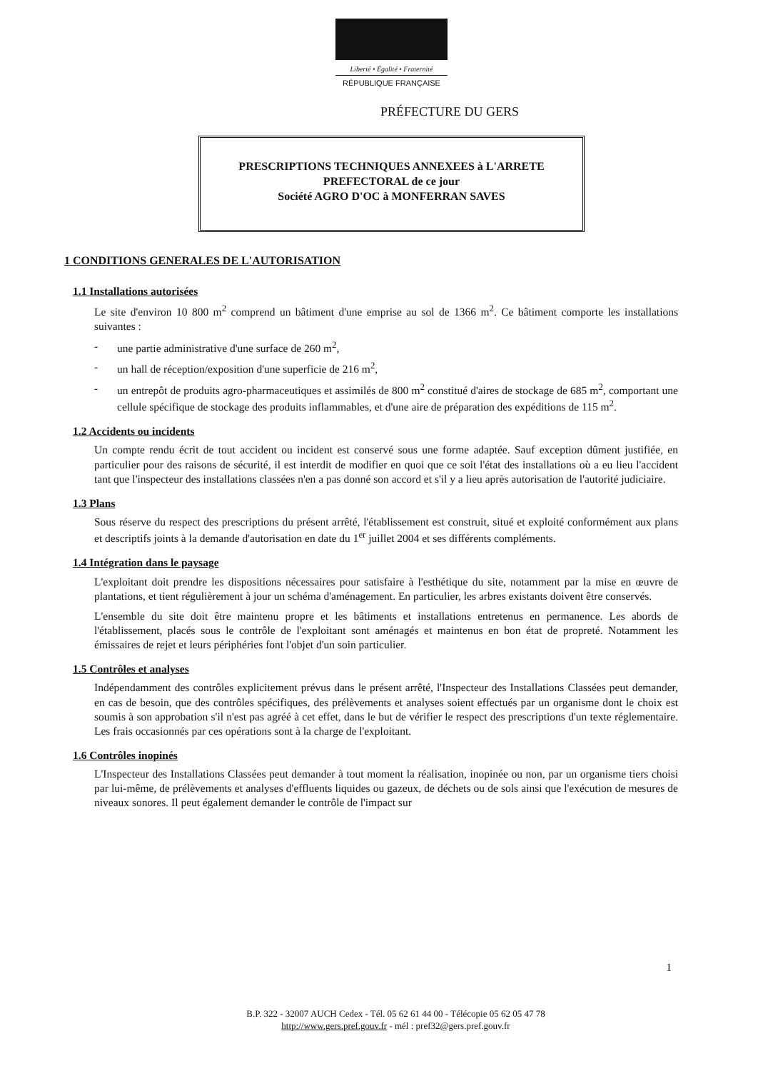Liberté • Égalité • Fraternité
RÉPUBLIQUE FRANÇAISE
PRÉFECTURE DU GERS
PRESCRIPTIONS TECHNIQUES ANNEXEES à L'ARRETE
PREFECTORAL de ce jour
Société AGRO D'OC à MONFERRAN SAVES
1 CONDITIONS GENERALES DE L'AUTORISATION
1.1 Installations autorisées
Le site d'environ 10 800 m<sup>2</sup> comprend un bâtiment d'une emprise au sol de 1366 m<sup>2</sup>. Ce bâtiment comporte les installations suivantes :
- une partie administrative d'une surface de 260 m<sup>2</sup>,
- un hall de réception/exposition d'une superficie de 216 m<sup>2</sup>,
- un entrepôt de produits agro-pharmaceutiques et assimilés de 800 m<sup>2</sup> constitué d'aires de stockage de 685 m<sup>2</sup>, comportant une cellule spécifique de stockage des produits inflammables, et d'une aire de préparation des expéditions de 115 m<sup>2</sup>.
1.2 Accidents ou incidents
Un compte rendu écrit de tout accident ou incident est conservé sous une forme adaptée. Sauf exception dûment justifiée, en particulier pour des raisons de sécurité, il est interdit de modifier en quoi que ce soit l'état des installations où a eu lieu l'accident tant que l'inspecteur des installations classées n'en a pas donné son accord et s'il y a lieu après autorisation de l'autorité judiciaire.
1.3 Plans
Sous réserve du respect des prescriptions du présent arrêté, l'établissement est construit, situé et exploité conformément aux plans et descriptifs joints à la demande d'autorisation en date du 1<sup>er</sup> juillet 2004 et ses différents compléments.
1.4 Intégration dans le paysage
L'exploitant doit prendre les dispositions nécessaires pour satisfaire à l'esthétique du site, notamment par la mise en œuvre de plantations, et tient régulièrement à jour un schéma d'aménagement. En particulier, les arbres existants doivent être conservés.
L'ensemble du site doit être maintenu propre et les bâtiments et installations entretenus en permanence. Les abords de l'établissement, placés sous le contrôle de l'exploitant sont aménagés et maintenus en bon état de propreté. Notamment les émissaires de rejet et leurs périphéries font l'objet d'un soin particulier.
1.5 Contrôles et analyses
Indépendamment des contrôles explicitement prévus dans le présent arrêté, l'Inspecteur des Installations Classées peut demander, en cas de besoin, que des contrôles spécifiques, des prélèvements et analyses soient effectués par un organisme dont le choix est soumis à son approbation s'il n'est pas agréé à cet effet, dans le but de vérifier le respect des prescriptions d'un texte réglementaire. Les frais occasionnés par ces opérations sont à la charge de l'exploitant.
1.6 Contrôles inopinés
L'Inspecteur des Installations Classées peut demander à tout moment la réalisation, inopinée ou non, par un organisme tiers choisi par lui-même, de prélèvements et analyses d'effluents liquides ou gazeux, de déchets ou de sols ainsi que l'exécution de mesures de niveaux sonores. Il peut également demander le contrôle de l'impact sur
1
B.P. 322 - 32007 AUCH Cedex - Tél. 05 62 61 44 00 - Télécopie 05 62 05 47 78
http://www.gers.pref.gouv.fr - mél : pref32@gers.pref.gouv.fr